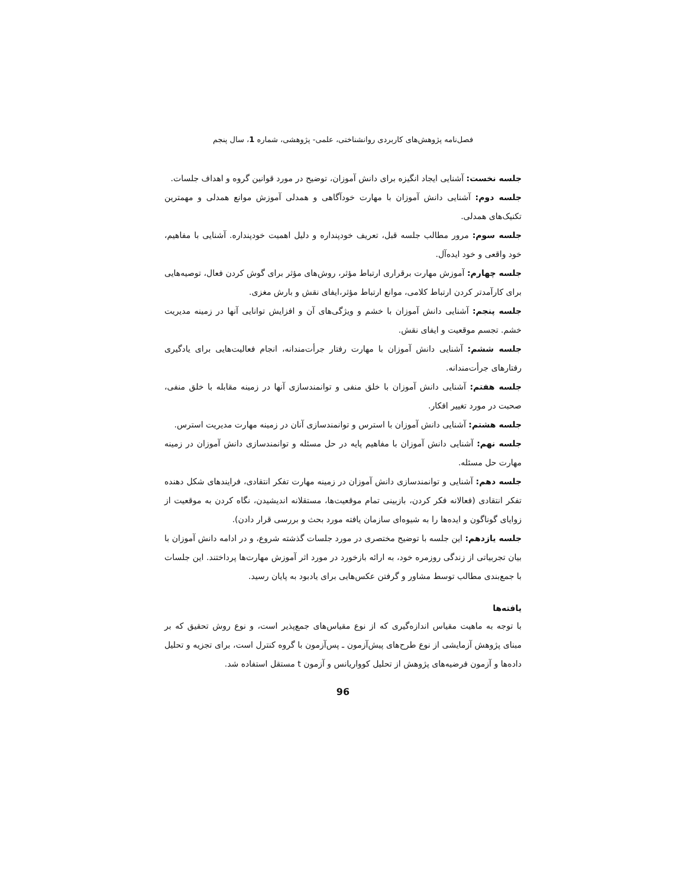فصل‌نامه پژوهش‌های کاربردی روانشناختی، علمی- پژوهشی، شماره 1، سال پنجم
جلسه نخست: آشنایی ایجاد انگیزه برای دانش آموزان، توضیح در مورد قوانین گروه و اهداف جلسات.
جلسه دوم: آشنایی دانش آموزان با مهارت خودآگاهی و همدلی آموزش موانع همدلی و مهمترین تکنیک‌های همدلی.
جلسه سوم: مرور مطالب جلسه قبل، تعریف خودپنداره و دلیل اهمیت خودپنداره. آشنایی با مفاهیم، خود واقعی و خود ایده‌آل.
جلسه چهارم: آموزش مهارت برقراری ارتباط مؤثر، روش‌های مؤثر برای گوش کردن فعال، توصیه‌هایی برای کارآمدتر کردن ارتباط کلامی، موانع ارتباط مؤثر،ایفای نقش و بارش مغزی.
جلسه پنجم: آشنایی دانش آموزان با خشم و ویژگی‌های آن و افزایش توانایی آنها در زمینه مدیریت خشم. تجسم موقعیت و ایفای نقش.
جلسه ششم: آشنایی دانش آموزان با مهارت رفتار جرأت‌مندانه، انجام فعالیت‌هایی برای یادگیری رفتارهای جرأت‌مندانه.
جلسه هفتم: آشنایی دانش آموزان با خلق منفی و توانمندسازی آنها در زمینه مقابله با خلق منفی، صحبت در مورد تغییر افکار.
جلسه هشتم: آشنایی دانش آموزان با استرس و توانمندسازی آنان در زمینه مهارت مدیریت استرس.
جلسه نهم: آشنایی دانش آموزان با مفاهیم پایه در حل مسئله و توانمندسازی دانش آموزان در زمینه مهارت حل مسئله.
جلسه دهم: آشنایی و توانمندسازی دانش آموزان در زمینه مهارت تفکر انتقادی، فرایندهای شکل دهنده تفکر انتقادی (فعالانه فکر کردن، بازبینی تمام موقعیت‌ها، مستقلانه اندیشیدن، نگاه کردن به موقعیت از زوایای گوناگون و ایده‌ها را به شیوه‌ای سازمان یافته مورد بحث و بررسی قرار دادن).
جلسه یازدهم: این جلسه با توضیح مختصری در مورد جلسات گذشته شروع، و در ادامه دانش آموزان با بیان تجربیاتی از زندگی روزمره خود، به ارائه بازخورد در مورد اثر آموزش مهارت‌ها پرداختند. این جلسات با جمع‌بندی مطالب توسط مشاور و گرفتن عکس‌هایی برای یادبود به پایان رسید.
یافته‌ها
با توجه به ماهیت مقیاس اندازه‌گیری که از نوع مقیاس‌های جمع‌پذیر است، و نوع روش تحقیق که بر مبنای پژوهش آزمایشی از نوع طرح‌های پیش‌آزمون ـ پس‌آزمون با گروه کنترل است، برای تجزیه و تحلیل داده‌ها و آزمون فرضیه‌های پژوهش از تحلیل کوواریانس و آزمون t مستقل استفاده شد.
96